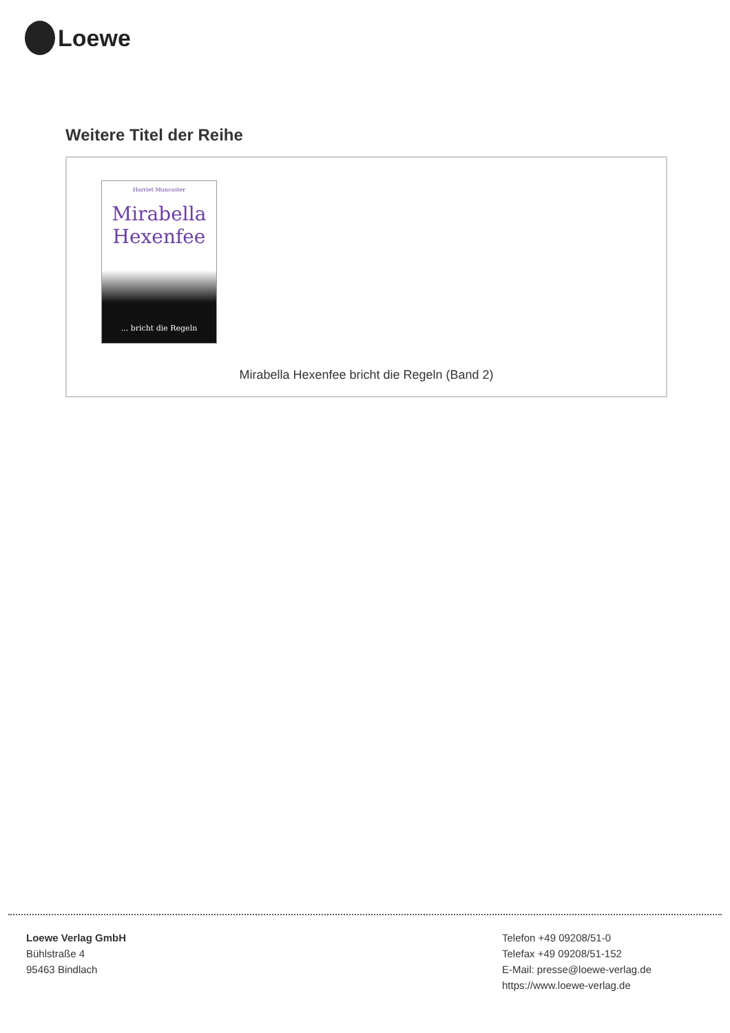Loewe
Weitere Titel der Reihe
Harriet Muncaster
Mirabella
Hexenfee
... bricht die Regeln
Mirabella Hexenfee bricht die Regeln (Band 2)
Loewe Verlag GmbH
Bühlstraße 4
95463 Bindlach
Telefon +49 09208/51-0
Telefax +49 09208/51-152
E-Mail: presse@loewe-verlag.de
https://www.loewe-verlag.de